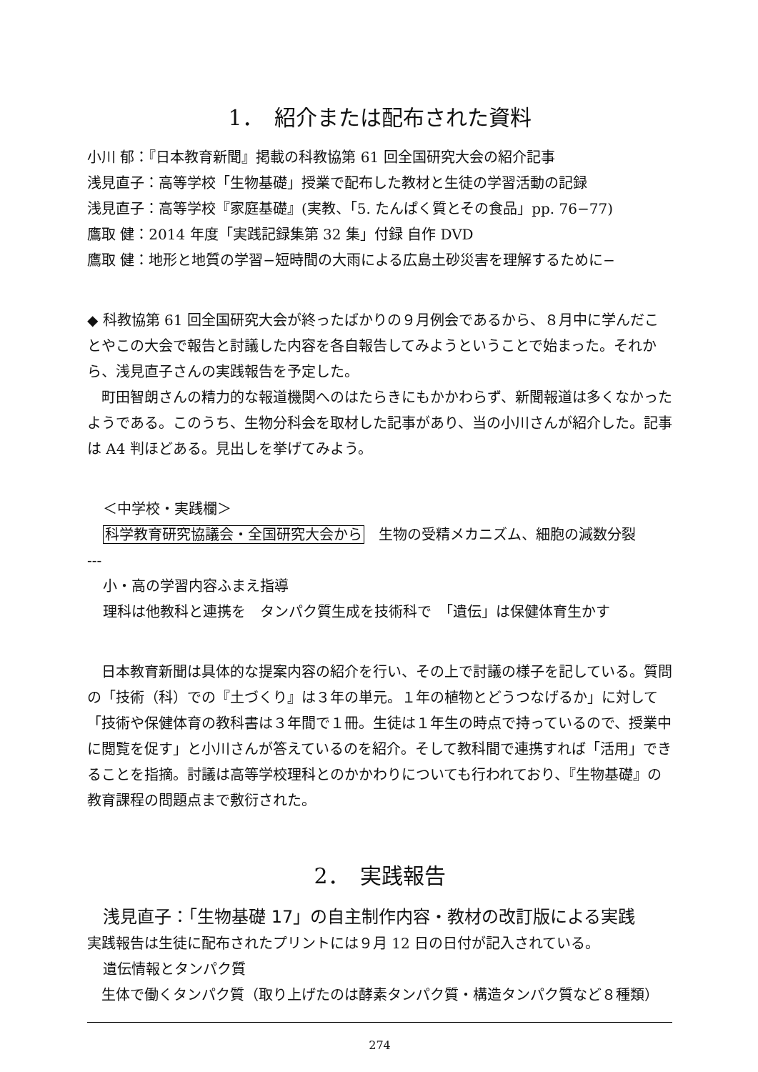1．　紹介または配布された資料
小川 郁：『日本教育新聞』掲載の科教協第 61 回全国研究大会の紹介記事
浅見直子：高等学校「生物基礎」授業で配布した教材と生徒の学習活動の記録
浅見直子：高等学校『家庭基礎』(実教、「5. たんぱく質とその食品」pp. 76−77)
鷹取 健：2014 年度「実践記録集第 32 集」付録 自作 DVD
鷹取 健：地形と地質の学習−短時間の大雨による広島土砂災害を理解するために−
◆ 科教協第 61 回全国研究大会が終ったばかりの９月例会であるから、８月中に学んだことやこの大会で報告と討議した内容を各自報告してみようということで始まった。それから、浅見直子さんの実践報告を予定した。
　町田智朗さんの精力的な報道機関へのはたらきにもかかわらず、新聞報道は多くなかったようである。このうち、生物分科会を取材した記事があり、当の小川さんが紹介した。記事は A4 判ほどある。見出しを挙げてみよう。
＜中学校・実践欄＞
科学教育研究協議会・全国研究大会から　生物の受精メカニズム、細胞の減数分裂
---
小・高の学習内容ふまえ指導
理科は他教科と連携を　タンパク質生成を技術科で　「遺伝」は保健体育生かす
　日本教育新聞は具体的な提案内容の紹介を行い、その上で討議の様子を記している。質問の「技術（科）での『土づくり』は３年の単元。１年の植物とどうつなげるか」に対して「技術や保健体育の教科書は３年間で１冊。生徒は１年生の時点で持っているので、授業中に閲覧を促す」と小川さんが答えているのを紹介。そして教科間で連携すれば「活用」できることを指摘。討議は高等学校理科とのかかわりについても行われており、『生物基礎』の教育課程の問題点まで敷衍された。
2．　実践報告
浅見直子：「生物基礎 17」の自主制作内容・教材の改訂版による実践
実践報告は生徒に配布されたプリントには９月 12 日の日付が記入されている。
遺伝情報とタンパク質
　生体で働くタンパク質（取り上げたのは酵素タンパク質・構造タンパク質など８種類）
274